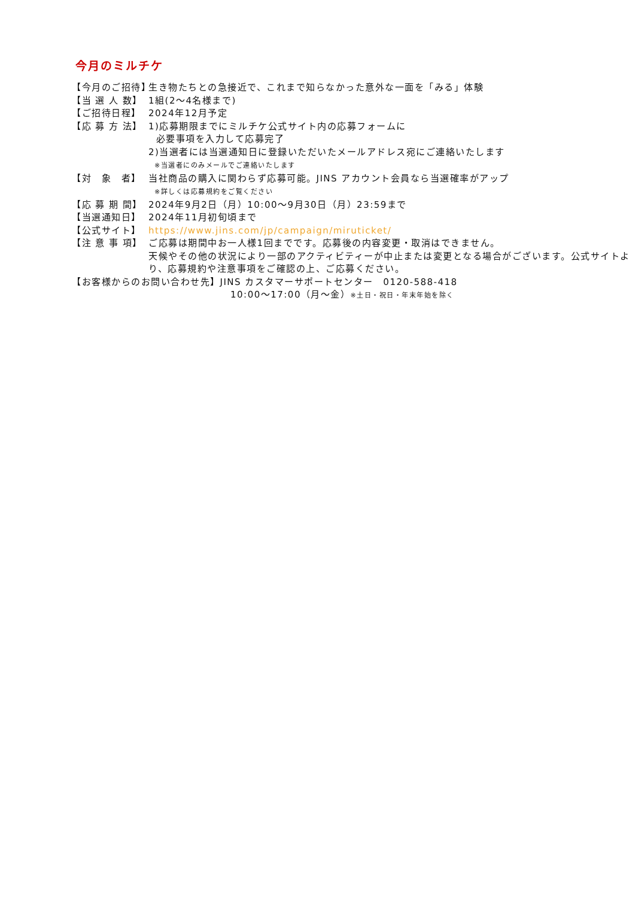今月のミルチケ
【今月のご招待】
生き物たちとの急接近で、これまで知らなかった意外な一面を「みる」体験
【当 選 人 数】
1組(2〜4名様まで)
【ご招待日程】 2024年12月予定
【応 募 方 法】
1)応募期限までにミルチケ公式サイト内の応募フォームに
必要事項を入力して応募完了
2)当選者には当選通知日に登録いただいたメールアドレス宛にご連絡いたします
※当選者にのみメールでご連絡いたします
【対　象　者】 当社商品の購入に関わらず応募可能。JINS アカウント会員なら当選確率がアップ
※詳しくは応募規約をご覧ください
【応 募 期 間】
2024年9月2日（月）10:00〜9月30日（月）23:59まで
【当選通知日】 2024年11月初旬頃まで
【公式サイト】 https://www.jins.com/jp/campaign/miruticket/
【注 意 事 項】
ご応募は期間中お一人様1回までです。応募後の内容変更・取消はできません。
天候やその他の状況により一部のアクティビティーが中止または変更となる場合がございます。公式サイトより、応募規約や注意事項をご確認の上、ご応募ください。
【お客様からのお問い合わせ先】JINS カスタマーサポートセンター　0120-588-418
10:00〜17:00（月〜金）※土日・祝日・年末年始を除く